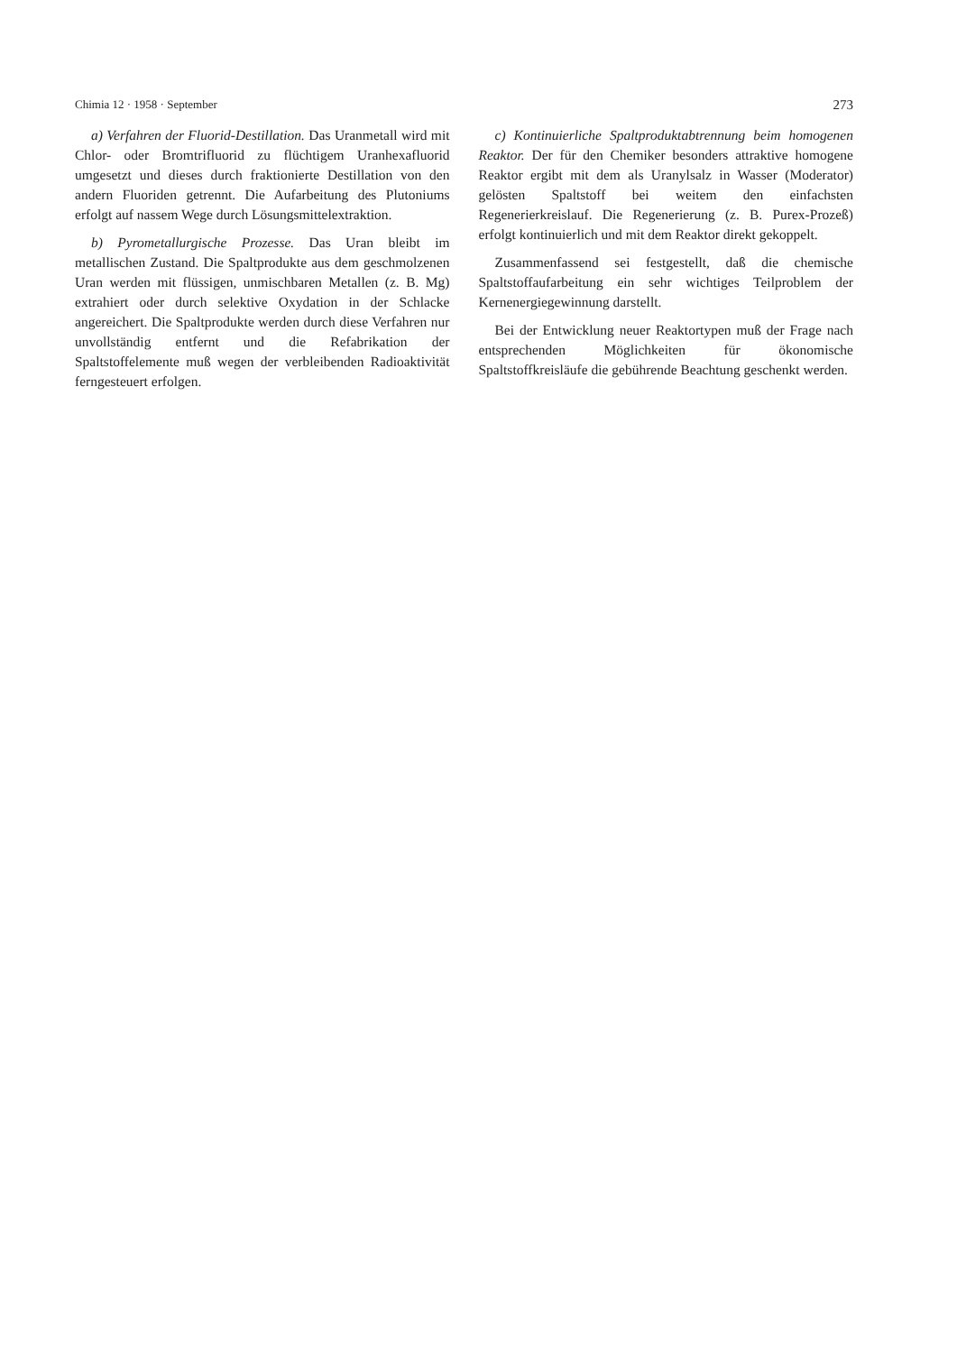Chimia 12 · 1958 · September 273
a) Verfahren der Fluorid-Destillation. Das Uranmetall wird mit Chlor- oder Bromtrifluorid zu flüchtigem Uranhexafluorid umgesetzt und dieses durch fraktionierte Destillation von den andern Fluoriden getrennt. Die Aufarbeitung des Plutoniums erfolgt auf nassem Wege durch Lösungsmittelextraktion.
b) Pyrometallurgische Prozesse. Das Uran bleibt im metallischen Zustand. Die Spaltprodukte aus dem geschmolzenen Uran werden mit flüssigen, unmischbaren Metallen (z. B. Mg) extrahiert oder durch selektive Oxydation in der Schlacke angereichert. Die Spaltprodukte werden durch diese Verfahren nur unvollständig entfernt und die Refabrikation der Spaltstoffelemente muß wegen der verbleibenden Radioaktivität ferngesteuert erfolgen.
c) Kontinuierliche Spaltproduktabtrennung beim homogenen Reaktor. Der für den Chemiker besonders attraktive homogene Reaktor ergibt mit dem als Uranylsalz in Wasser (Moderator) gelösten Spaltstoff bei weitem den einfachsten Regenerierkreislauf. Die Regenerierung (z. B. Purex-Prozeß) erfolgt kontinuierlich und mit dem Reaktor direkt gekoppelt.
Zusammenfassend sei festgestellt, daß die chemische Spaltstoffaufarbeitung ein sehr wichtiges Teilproblem der Kernenergiegewinnung darstellt.
Bei der Entwicklung neuer Reaktortypen muß der Frage nach entsprechenden Möglichkeiten für ökonomische Spaltstoffkreisläufe die gebührende Beachtung geschenkt werden.